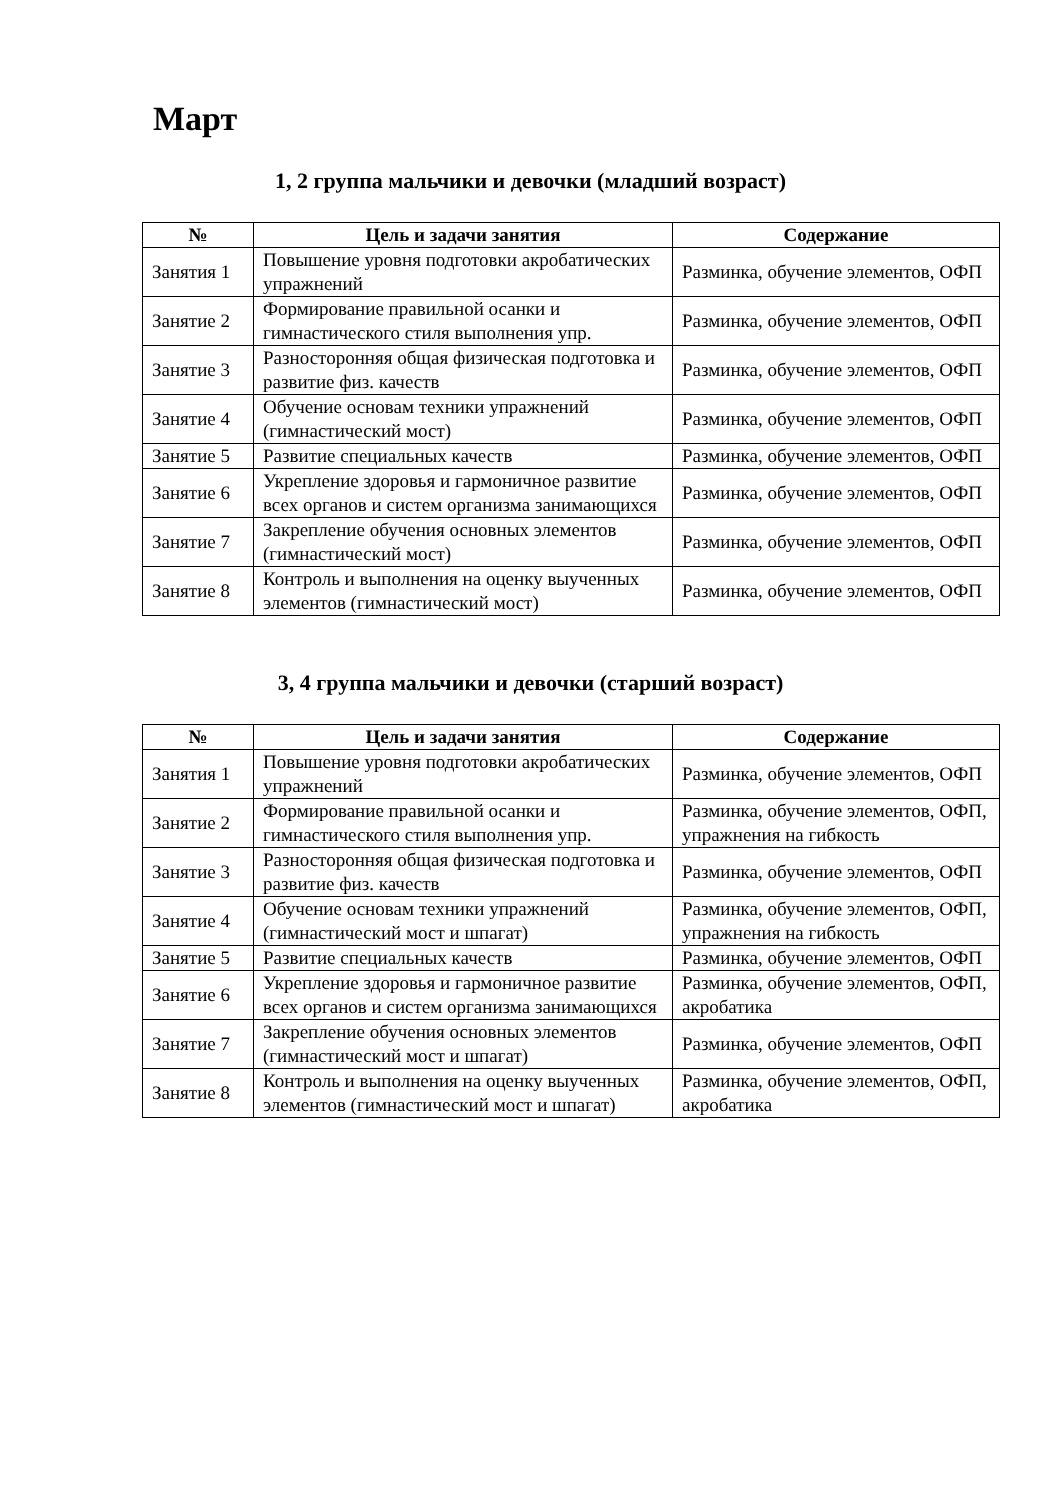Март
1, 2 группа мальчики и девочки (младший возраст)
| № | Цель и задачи занятия | Содержание |
| --- | --- | --- |
| Занятия 1 | Повышение уровня подготовки акробатических упражнений | Разминка, обучение элементов, ОФП |
| Занятие 2 | Формирование правильной осанки и гимнастического стиля выполнения упр. | Разминка, обучение элементов, ОФП |
| Занятие 3 | Разносторонняя общая физическая подготовка и развитие физ. качеств | Разминка, обучение элементов, ОФП |
| Занятие 4 | Обучение основам техники упражнений (гимнастический мост) | Разминка, обучение элементов, ОФП |
| Занятие 5 | Развитие специальных качеств | Разминка, обучение элементов, ОФП |
| Занятие 6 | Укрепление здоровья и гармоничное развитие всех органов и систем организма занимающихся | Разминка, обучение элементов, ОФП |
| Занятие 7 | Закрепление обучения основных элементов (гимнастический мост) | Разминка, обучение элементов, ОФП |
| Занятие 8 | Контроль и выполнения на оценку выученных элементов (гимнастический мост) | Разминка, обучение элементов, ОФП |
3, 4 группа мальчики и девочки (старший возраст)
| № | Цель и задачи занятия | Содержание |
| --- | --- | --- |
| Занятия 1 | Повышение уровня подготовки акробатических упражнений | Разминка, обучение элементов, ОФП |
| Занятие 2 | Формирование правильной осанки и гимнастического стиля выполнения упр. | Разминка, обучение элементов, ОФП, упражнения на гибкость |
| Занятие 3 | Разносторонняя общая физическая подготовка и развитие физ. качеств | Разминка, обучение элементов, ОФП |
| Занятие 4 | Обучение основам техники упражнений (гимнастический мост и шпагат) | Разминка, обучение элементов, ОФП, упражнения на гибкость |
| Занятие 5 | Развитие специальных качеств | Разминка, обучение элементов, ОФП |
| Занятие 6 | Укрепление здоровья и гармоничное развитие всех органов и систем организма занимающихся | Разминка, обучение элементов, ОФП, акробатика |
| Занятие 7 | Закрепление обучения основных элементов (гимнастический мост и шпагат) | Разминка, обучение элементов, ОФП |
| Занятие 8 | Контроль и выполнения на оценку выученных элементов (гимнастический мост и шпагат) | Разминка, обучение элементов, ОФП, акробатика |